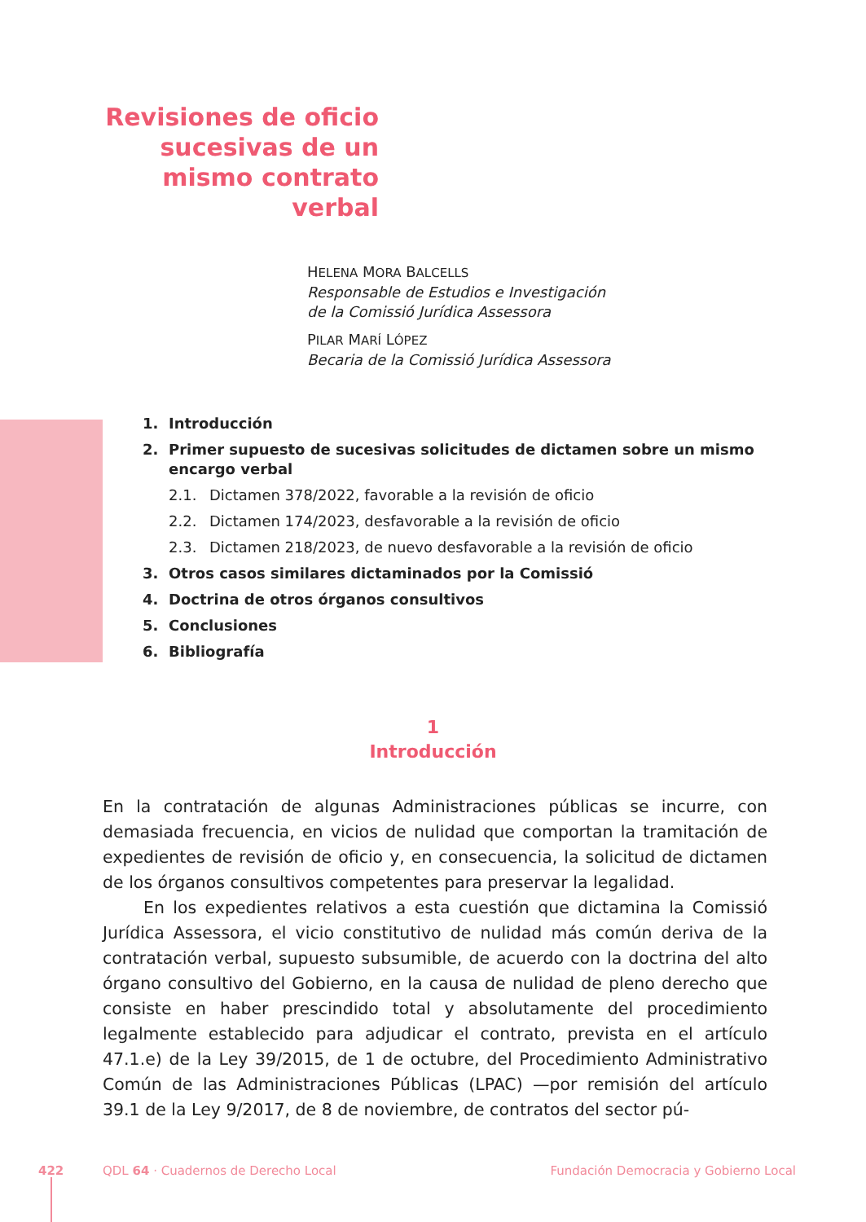Revisiones de oficio sucesivas de un mismo contrato verbal
HELENA MORA BALCELLS
Responsable de Estudios e Investigación
de la Comissió Jurídica Assessora
PILAR MARÍ LÓPEZ
Becaria de la Comissió Jurídica Assessora
1. Introducción
2. Primer supuesto de sucesivas solicitudes de dictamen sobre un mismo encargo verbal
2.1. Dictamen 378/2022, favorable a la revisión de oficio
2.2. Dictamen 174/2023, desfavorable a la revisión de oficio
2.3. Dictamen 218/2023, de nuevo desfavorable a la revisión de oficio
3. Otros casos similares dictaminados por la Comissió
4. Doctrina de otros órganos consultivos
5. Conclusiones
6. Bibliografía
1
Introducción
En la contratación de algunas Administraciones públicas se incurre, con demasiada frecuencia, en vicios de nulidad que comportan la tramitación de expedientes de revisión de oficio y, en consecuencia, la solicitud de dictamen de los órganos consultivos competentes para preservar la legalidad.
En los expedientes relativos a esta cuestión que dictamina la Comissió Jurídica Assessora, el vicio constitutivo de nulidad más común deriva de la contratación verbal, supuesto subsumible, de acuerdo con la doctrina del alto órgano consultivo del Gobierno, en la causa de nulidad de pleno derecho que consiste en haber prescindido total y absolutamente del procedimiento legalmente establecido para adjudicar el contrato, prevista en el artículo 47.1.e) de la Ley 39/2015, de 1 de octubre, del Procedimiento Administrativo Común de las Administraciones Públicas (LPAC) —por remisión del artículo 39.1 de la Ley 9/2017, de 8 de noviembre, de contratos del sector pú-
422 QDL 64 · Cuadernos de Derecho Local Fundación Democracia y Gobierno Local